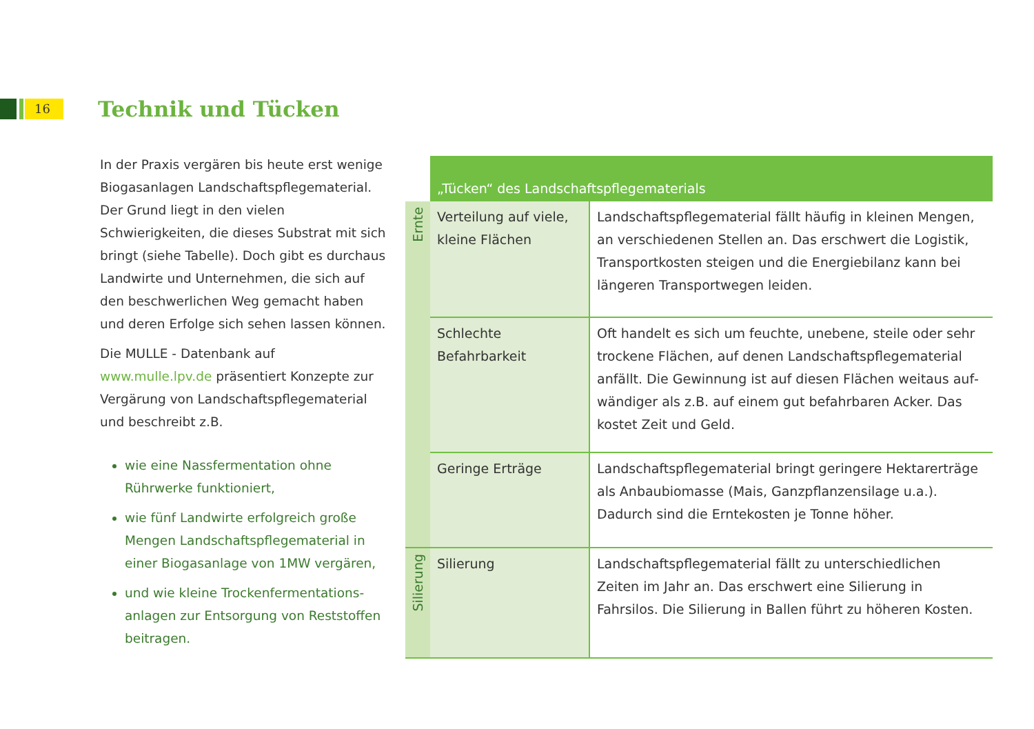16 Technik und Tücken
In der Praxis vergären bis heute erst wenige Biogasanlagen Landschaftspflegematerial. Der Grund liegt in den vielen Schwierigkeiten, die dieses Substrat mit sich bringt (siehe Tabelle). Doch gibt es durchaus Landwirte und Unter­nehmen, die sich auf den beschwerlichen Weg gemacht haben und deren Erfolge sich sehen lassen können.
Die MULLE - Datenbank auf www.mulle.lpv.de präsentiert Konzepte zur Vergärung von Landschaftspflegematerial und beschreibt z.B.
wie eine Nassfermentation ohne Rührwerke funktioniert,
wie fünf Landwirte erfolgreich große Mengen Landschaftspflegematerial in einer Biogasanlage von 1MW vergären,
und wie kleine Trockenfermentations­anlagen zur Entsorgung von Reststoffen beitragen.
| | „Tücken“ des Landschaftspflegematerials | |
| Ernte | Verteilung auf viele, kleine Flächen | Landschaftspflegematerial fällt häufig in kleinen Mengen, an verschiedenen Stellen an. Das erschwert die Logistik, Transportkosten steigen und die Energiebilanz kann bei längeren Transportwegen leiden. |
| | Schlechte Befahrbarkeit | Oft handelt es sich um feuchte, unebene, steile oder sehr trockene Flächen, auf denen Landschaftspflegematerial anfällt. Die Gewinnung ist auf diesen Flächen weitaus auf­wändiger als z.B. auf einem gut befahrbaren Acker. Das kostet Zeit und Geld. |
| | Geringe Erträge | Landschaftspflegematerial bringt geringere Hektarerträge als Anbaubiomasse (Mais, Ganzpflanzensilage u.a.). Dadurch sind die Erntekosten je Tonne höher. |
| Silierung | Silierung | Landschaftspflegematerial fällt zu unterschiedlichen Zeiten im Jahr an. Das erschwert eine Silierung in Fahrsilos. Die Silierung in Ballen führt zu höheren Kosten. |